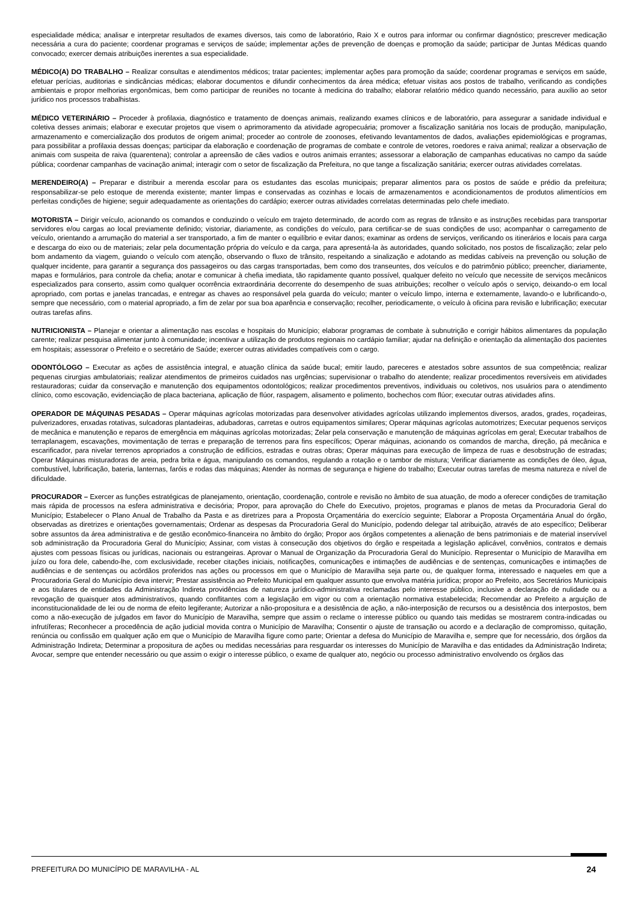especialidade médica; analisar e interpretar resultados de exames diversos, tais como de laboratório, Raio X e outros para informar ou confirmar diagnóstico; prescrever medicação necessária a cura do paciente; coordenar programas e serviços de saúde; implementar ações de prevenção de doenças e promoção da saúde; participar de Juntas Médicas quando convocado; exercer demais atribuições inerentes a sua especialidade.
MÉDICO(A) DO TRABALHO – Realizar consultas e atendimentos médicos; tratar pacientes; implementar ações para promoção da saúde; coordenar programas e serviços em saúde, efetuar perícias, auditorias e sindicâncias médicas; elaborar documentos e difundir conhecimentos da área médica; efetuar visitas aos postos de trabalho, verificando as condições ambientais e propor melhorias ergonômicas, bem como participar de reuniões no tocante à medicina do trabalho; elaborar relatório médico quando necessário, para auxílio ao setor jurídico nos processos trabalhistas.
MÉDICO VETERINÁRIO – Proceder à profilaxia, diagnóstico e tratamento de doenças animais, realizando exames clínicos e de laboratório, para assegurar a sanidade individual e coletiva desses animais; elaborar e executar projetos que visem o aprimoramento da atividade agropecuária; promover a fiscalização sanitária nos locais de produção, manipulação, armazenamento e comercialização dos produtos de origem animal; proceder ao controle de zoonoses, efetivando levantamentos de dados, avaliações epidemiológicas e programas, para possibilitar a profilaxia dessas doenças; participar da elaboração e coordenação de programas de combate e controle de vetores, roedores e raiva animal; realizar a observação de animais com suspeita de raiva (quarentena); controlar a apreensão de cães vadios e outros animais errantes; assessorar a elaboração de campanhas educativas no campo da saúde pública; coordenar campanhas de vacinação animal; interagir com o setor de fiscalização da Prefeitura, no que tange a fiscalização sanitária; exercer outras atividades correlatas.
MERENDEIRO(A) – Preparar e distribuir a merenda escolar para os estudantes das escolas municipais; preparar alimentos para os postos de saúde e prédio da prefeitura; responsabilizar-se pelo estoque de merenda existente; manter limpas e conservadas as cozinhas e locais de armazenamentos e acondicionamentos de produtos alimentícios em perfeitas condições de higiene; seguir adequadamente as orientações do cardápio; exercer outras atividades correlatas determinadas pelo chefe imediato.
MOTORISTA – Dirigir veículo, acionando os comandos e conduzindo o veículo em trajeto determinado, de acordo com as regras de trânsito e as instruções recebidas para transportar servidores e/ou cargas ao local previamente definido; vistoriar, diariamente, as condições do veículo, para certificar-se de suas condições de uso; acompanhar o carregamento de veículo, orientando a arrumação do material a ser transportado, a fim de manter o equilíbrio e evitar danos; examinar as ordens de serviços, verificando os itinerários e locais para carga e descarga do eixo ou de materiais; zelar pela documentação própria do veículo e da carga, para apresentá-la às autoridades, quando solicitado, nos postos de fiscalização; zelar pelo bom andamento da viagem, guiando o veículo com atenção, observando o fluxo de trânsito, respeitando a sinalização e adotando as medidas cabíveis na prevenção ou solução de qualquer incidente, para garantir a segurança dos passageiros ou das cargas transportadas, bem como dos transeuntes, dos veículos e do patrimônio público; preencher, diariamente, mapas e formulários, para controle da chefia; anotar e comunicar à chefia imediata, tão rapidamente quanto possível, qualquer defeito no veículo que necessite de serviços mecânicos especializados para conserto, assim como qualquer ocorrência extraordinária decorrente do desempenho de suas atribuições; recolher o veículo após o serviço, deixando-o em local apropriado, com portas e janelas trancadas, e entregar as chaves ao responsável pela guarda do veículo; manter o veículo limpo, interna e externamente, lavando-o e lubrificando-o, sempre que necessário, com o material apropriado, a fim de zelar por sua boa aparência e conservação; recolher, periodicamente, o veículo à oficina para revisão e lubrificação; executar outras tarefas afins.
NUTRICIONISTA – Planejar e orientar a alimentação nas escolas e hospitais do Município; elaborar programas de combate à subnutrição e corrigir hábitos alimentares da população carente; realizar pesquisa alimentar junto à comunidade; incentivar a utilização de produtos regionais no cardápio familiar; ajudar na definição e orientação da alimentação dos pacientes em hospitais; assessorar o Prefeito e o secretário de Saúde; exercer outras atividades compatíveis com o cargo.
ODONTÓLOGO – Executar as ações de assistência integral, e atuação clínica da saúde bucal; emitir laudo, pareceres e atestados sobre assuntos de sua competência; realizar pequenas cirurgias ambulatoriais; realizar atendimentos de primeiros cuidados nas urgências; supervisionar o trabalho do atendente; realizar procedimentos reversíveis em atividades restauradoras; cuidar da conservação e manutenção dos equipamentos odontológicos; realizar procedimentos preventivos, individuais ou coletivos, nos usuários para o atendimento clínico, como escovação, evidenciação de placa bacteriana, aplicação de flúor, raspagem, alisamento e polimento, bochechos com flúor; executar outras atividades afins.
OPERADOR DE MÁQUINAS PESADAS – Operar máquinas agrícolas motorizadas para desenvolver atividades agrícolas utilizando implementos diversos, arados, grades, roçadeiras, pulverizadores, enxadas rotativas, sulcadoras plantadeiras, adubadoras, carretas e outros equipamentos similares; Operar máquinas agrícolas automotrizes; Executar pequenos serviços de mecânica e manutenção e reparos de emergência em máquinas agrícolas motorizadas; Zelar pela conservação e manutenção de máquinas agrícolas em geral; Executar trabalhos de terraplanagem, escavações, movimentação de terras e preparação de terrenos para fins específicos; Operar máquinas, acionando os comandos de marcha, direção, pá mecânica e escarificador, para nivelar terrenos apropriados a construção de edifícios, estradas e outras obras; Operar máquinas para execução de limpeza de ruas e desobstrução de estradas; Operar Máquinas misturadoras de areia, pedra brita e água, manipulando os comandos, regulando a rotação e o tambor de mistura; Verificar diariamente as condições de óleo, água, combustível, lubrificação, bateria, lanternas, faróis e rodas das máquinas; Atender às normas de segurança e higiene do trabalho; Executar outras tarefas de mesma natureza e nível de dificuldade.
PROCURADOR – Exercer as funções estratégicas de planejamento, orientação, coordenação, controle e revisão no âmbito de sua atuação, de modo a oferecer condições de tramitação mais rápida de processos na esfera administrativa e decisória; Propor, para aprovação do Chefe do Executivo, projetos, programas e planos de metas da Procuradoria Geral do Município; Estabelecer o Plano Anual de Trabalho da Pasta e as diretrizes para a Proposta Orçamentária do exercício seguinte; Elaborar a Proposta Orçamentária Anual do órgão, observadas as diretrizes e orientações governamentais; Ordenar as despesas da Procuradoria Geral do Município, podendo delegar tal atribuição, através de ato específico; Deliberar sobre assuntos da área administrativa e de gestão econômico-financeira no âmbito do órgão; Propor aos órgãos competentes a alienação de bens patrimoniais e de material inservível sob administração da Procuradoria Geral do Município; Assinar, com vistas à consecução dos objetivos do órgão e respeitada a legislação aplicável, convênios, contratos e demais ajustes com pessoas físicas ou jurídicas, nacionais ou estrangeiras. Aprovar o Manual de Organização da Procuradoria Geral do Município. Representar o Município de Maravilha em juízo ou fora dele, cabendo-lhe, com exclusividade, receber citações iniciais, notificações, comunicações e intimações de audiências e de sentenças, comunicações e intimações de audiências e de sentenças ou acórdãos proferidos nas ações ou processos em que o Município de Maravilha seja parte ou, de qualquer forma, interessado e naqueles em que a Procuradoria Geral do Município deva intervir; Prestar assistência ao Prefeito Municipal em qualquer assunto que envolva matéria jurídica; propor ao Prefeito, aos Secretários Municipais e aos titulares de entidades da Administração Indireta providências de natureza jurídico-administrativa reclamadas pelo interesse público, inclusive a declaração de nulidade ou a revogação de quaisquer atos administrativos, quando conflitantes com a legislação em vigor ou com a orientação normativa estabelecida; Recomendar ao Prefeito a arguição de inconstitucionalidade de lei ou de norma de efeito legiferante; Autorizar a não-propositura e a desistência de ação, a não-interposição de recursos ou a desistência dos interpostos, bem como a não-execução de julgados em favor do Município de Maravilha, sempre que assim o reclame o interesse público ou quando tais medidas se mostrarem contra-indicadas ou infrutíferas; Reconhecer a procedência de ação judicial movida contra o Município de Maravilha; Consentir o ajuste de transação ou acordo e a declaração de compromisso, quitação, renúncia ou confissão em qualquer ação em que o Município de Maravilha figure como parte; Orientar a defesa do Município de Maravilha e, sempre que for necessário, dos órgãos da Administração Indireta; Determinar a propositura de ações ou medidas necessárias para resguardar os interesses do Município de Maravilha e das entidades da Administração Indireta; Avocar, sempre que entender necessário ou que assim o exigir o interesse público, o exame de qualquer ato, negócio ou processo administrativo envolvendo os órgãos das
PREFEITURA DO MUNICÍPIO DE MARAVILHA - AL 24